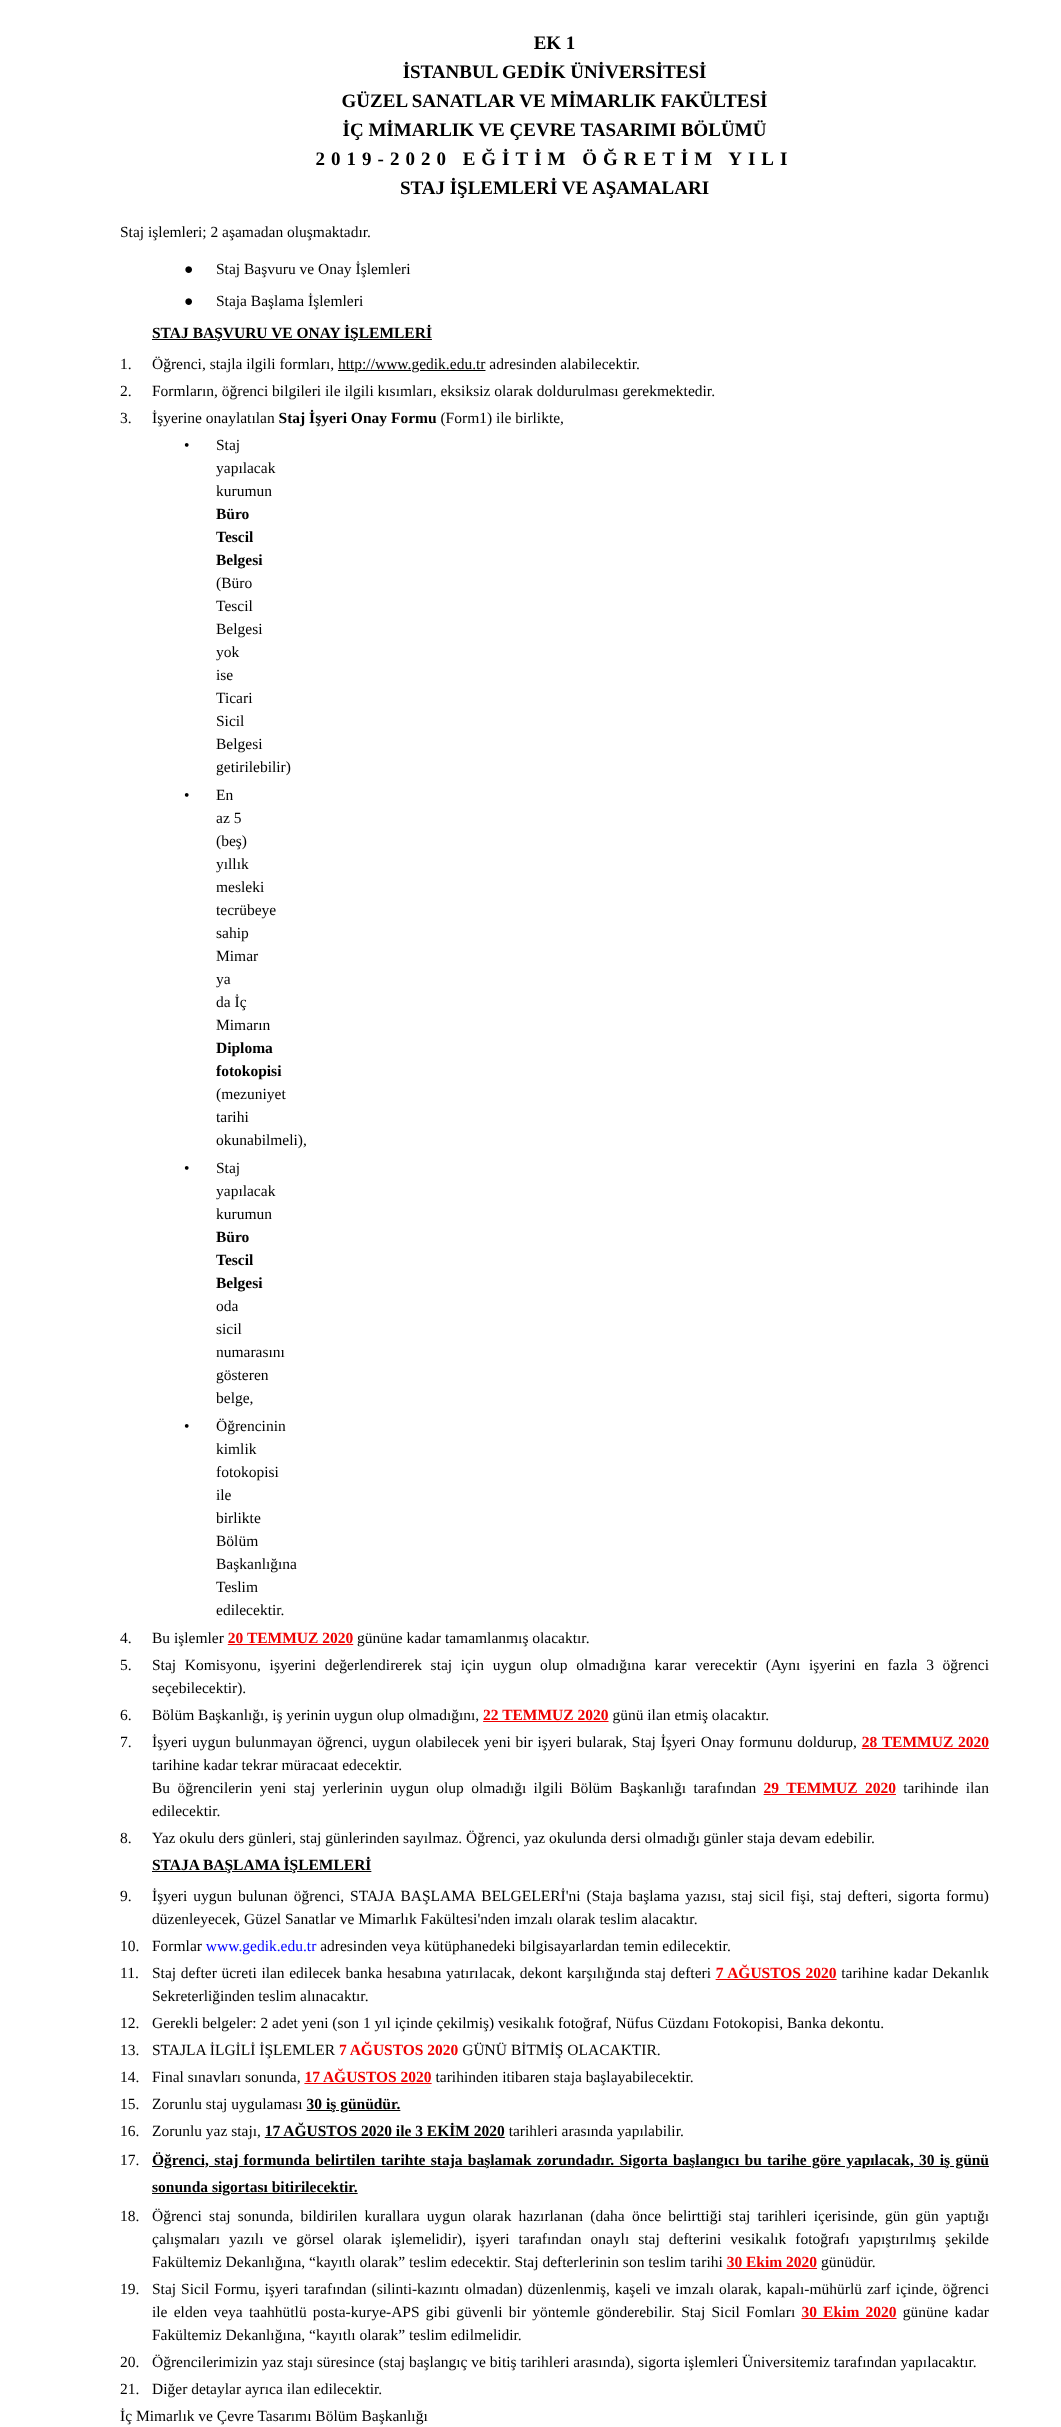EK 1
İSTANBUL GEDİK ÜNİVERSİTESİ
GÜZEL SANATLAR VE MİMARLIK FAKÜLTESİ
İÇ MİMARLIK VE ÇEVRE TASARIMI BÖLÜMÜ
2019-2020 EĞİTİM ÖĞRETİM YILI
STAJ İŞLEMLERİ VE AŞAMALARI
Staj işlemleri; 2 aşamadan oluşmaktadır.
● Staj Başvuru ve Onay İşlemleri
● Staja Başlama İşlemleri
STAJ BAŞVURU VE ONAY İŞLEMLERİ
1. Öğrenci, stajla ilgili formları, http://www.gedik.edu.tr adresinden alabilecektir.
2. Formların, öğrenci bilgileri ile ilgili kısımları, eksiksiz olarak doldurulması gerekmektedir.
3. İşyerine onaylatılan Staj İşyeri Onay Formu (Form1) ile birlikte,
• Staj yapılacak kurumun Büro Tescil Belgesi (Büro Tescil Belgesi yok ise Ticari Sicil Belgesi getirilebilir)
• En az 5 (beş) yıllık mesleki tecrübeye sahip Mimar ya da İç Mimarın Diploma fotokopisi (mezuniyet tarihi okunabilmeli),
• Staj yapılacak kurumun Büro Tescil Belgesi oda sicil numarasını gösteren belge,
• Öğrencinin kimlik fotokopisi ile birlikte Bölüm Başkanlığına Teslim edilecektir.
4. Bu işlemler 20 TEMMUZ 2020 gününe kadar tamamlanmış olacaktır.
5. Staj Komisyonu, işyerini değerlendirerek staj için uygun olup olmadığına karar verecektir (Aynı işyerini en fazla 3 öğrenci seçebilecektir).
6. Bölüm Başkanlığı, iş yerinin uygun olup olmadığını, 22 TEMMUZ 2020 günü ilan etmiş olacaktır.
7. İşyeri uygun bulunmayan öğrenci, uygun olabilecek yeni bir işyeri bularak, Staj İşyeri Onay formunu doldurup, 28 TEMMUZ 2020 tarihine kadar tekrar müracaat edecektir.
Bu öğrencilerin yeni staj yerlerinin uygun olup olmadığı ilgili Bölüm Başkanlığı tarafından 29 TEMMUZ 2020 tarihinde ilan edilecektir.
8. Yaz okulu ders günleri, staj günlerinden sayılmaz. Öğrenci, yaz okulunda dersi olmadığı günler staja devam edebilir.
STAJA BAŞLAMA İŞLEMLERİ
9. İşyeri uygun bulunan öğrenci, STAJA BAŞLAMA BELGELERİ'ni (Staja başlama yazısı, staj sicil fişi, staj defteri, sigorta formu) düzenleyecek, Güzel Sanatlar ve Mimarlık Fakültesi'nden imzalı olarak teslim alacaktır.
10. Formlar www.gedik.edu.tr adresinden veya kütüphanedeki bilgisayarlardan temin edilecektir.
11. Staj defter ücreti ilan edilecek banka hesabına yatırılacak, dekont karşılığında staj defteri 7 AĞUSTOS 2020 tarihine kadar Dekanlık Sekreterliğinden teslim alınacaktır.
12. Gerekli belgeler: 2 adet yeni (son 1 yıl içinde çekilmiş) vesikalık fotoğraf, Nüfus Cüzdanı Fotokopisi, Banka dekontu.
13. STAJLA İLGİLİ İŞLEMLER 7 AĞUSTOS 2020 GÜNÜ BİTMİŞ OLACAKTIR.
14. Final sınavları sonunda, 17 AĞUSTOS 2020 tarihinden itibaren staja başlayabilecektir.
15. Zorunlu staj uygulaması 30 iş günüdür.
16. Zorunlu yaz stajı, 17 AĞUSTOS 2020 ile 3 EKİM 2020 tarihleri arasında yapılabilir.
17. Öğrenci, staj formunda belirtilen tarihte staja başlamak zorundadır. Sigorta başlangıcı bu tarihe göre yapılacak, 30 iş günü sonunda sigortası bitirilecektir.
18. Öğrenci staj sonunda, bildirilen kurallara uygun olarak hazırlanan (daha önce belirttiği staj tarihleri içerisinde, gün gün yaptığı çalışmaları yazılı ve görsel olarak işlemelidir), işyeri tarafından onaylı staj defterini vesikalık fotoğrafı yapıştırılmış şekilde Fakültemiz Dekanlığına, “kayıtlı olarak” teslim edecektir. Staj defterlerinin son teslim tarihi 30 Ekim 2020 günüdür.
19. Staj Sicil Formu, işyeri tarafından (silinti-kazıntı olmadan) düzenlenmiş, kaşeli ve imzalı olarak, kapalı-mühürlü zarf içinde, öğrenci ile elden veya taahhütlü posta-kurye-APS gibi güvenli bir yöntemle gönderebilir. Staj Sicil Fomları 30 Ekim 2020 gününe kadar Fakültemiz Dekanlığına, “kayıtlı olarak” teslim edilmelidir.
20. Öğrencilerimizin yaz stajı süresince (staj başlangıç ve bitiş tarihleri arasında), sigorta işlemleri Üniversitemiz tarafından yapılacaktır.
21. Diğer detaylar ayrıca ilan edilecektir.
İç Mimarlık ve Çevre Tasarımı Bölüm Başkanlığı